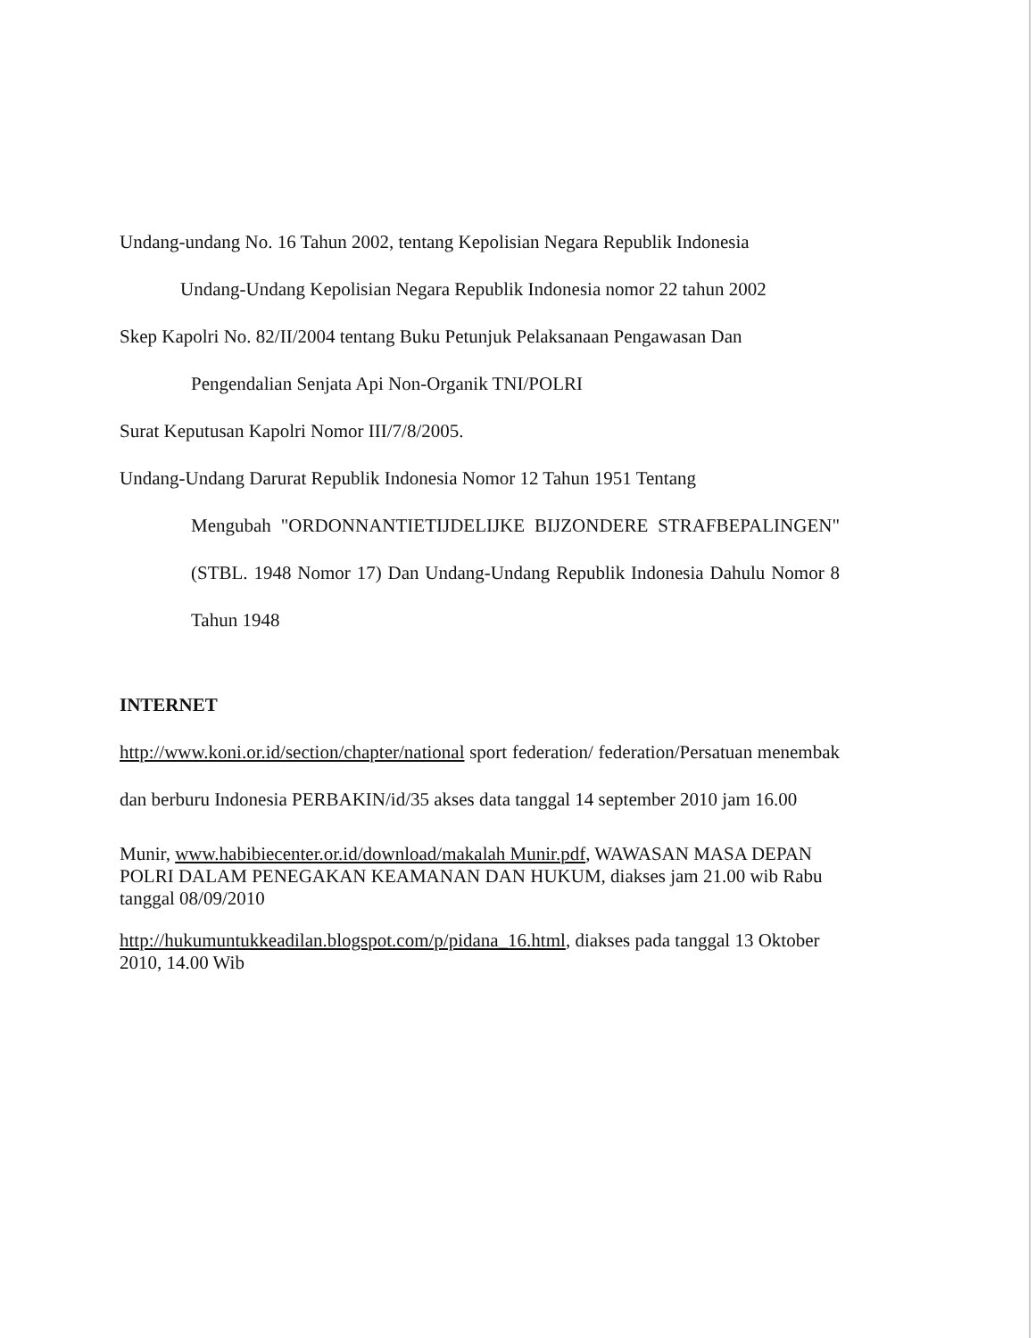Undang-undang No. 16 Tahun 2002, tentang Kepolisian Negara Republik Indonesia
Undang-Undang Kepolisian Negara Republik Indonesia nomor 22 tahun 2002
Skep Kapolri No. 82/II/2004 tentang Buku Petunjuk Pelaksanaan Pengawasan Dan
Pengendalian Senjata Api Non-Organik TNI/POLRI
Surat Keputusan Kapolri Nomor III/7/8/2005.
Undang-Undang Darurat Republik Indonesia Nomor 12 Tahun 1951 Tentang
Mengubah "ORDONNANTIETIJDELIJKE BIJZONDERE STRAFBEPALINGEN" (STBL. 1948 Nomor 17) Dan Undang-Undang Republik Indonesia Dahulu Nomor 8 Tahun 1948
INTERNET
http://www.koni.or.id/section/chapter/national sport federation/ federation/Persatuan menembak dan berburu Indonesia PERBAKIN/id/35 akses data tanggal 14 september 2010 jam 16.00
Munir, www.habibiecenter.or.id/download/makalah Munir.pdf, WAWASAN MASA DEPAN POLRI DALAM PENEGAKAN KEAMANAN DAN HUKUM, diakses jam 21.00 wib Rabu tanggal 08/09/2010
http://hukumuntukkeadilan.blogspot.com/p/pidana_16.html, diakses pada tanggal 13 Oktober 2010, 14.00 Wib